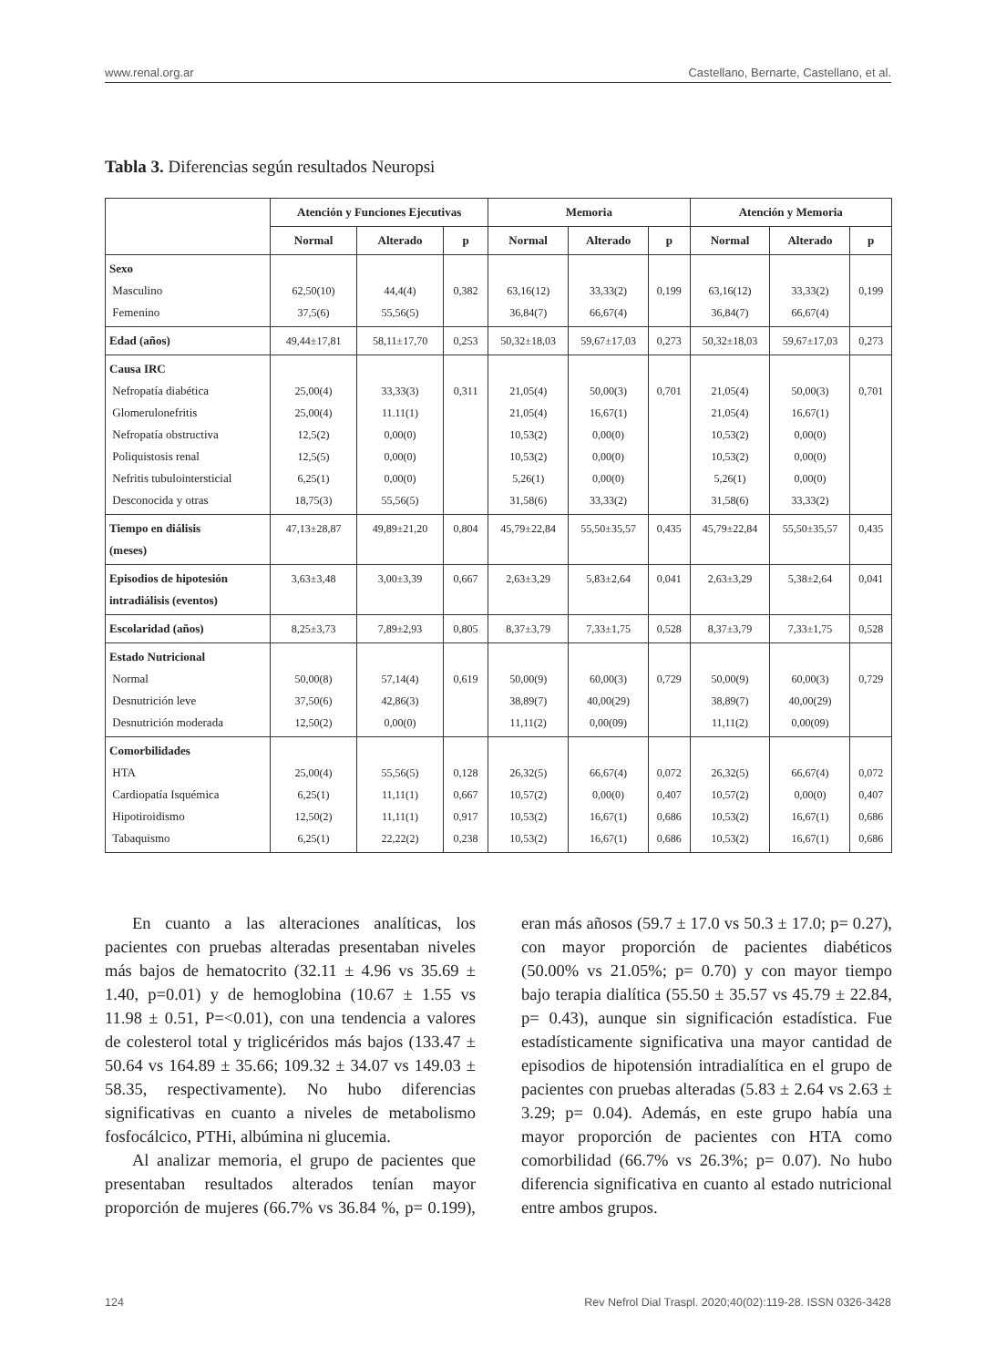www.renal.org.ar Castellano, Bernarte, Castellano, et al.
Tabla 3. Diferencias según resultados Neuropsi
| | Atención y Funciones Ejecutivas | | | Memoria | | | Atención y Memoria | | |
| --- | --- | --- | --- | --- | --- | --- | --- | --- | --- |
| | Normal | Alterado | p | Normal | Alterado | p | Normal | Alterado | p |
| Sexo Masculino Femenino | 62,50(10) 37,5(6) | 44,4(4) 55,56(5) | 0,382 | 63,16(12) 36,84(7) | 33,33(2) 66,67(4) | 0,199 | 63,16(12) 36,84(7) | 33,33(2) 66,67(4) | 0,199 |
| Edad (años) | 49,44±17,81 | 58,11±17,70 | 0,253 | 50,32±18,03 | 59,67±17,03 | 0,273 | 50,32±18,03 | 59,67±17,03 | 0,273 |
| Causa IRC Nefropatía diabética Glomerulonefritis Nefropatía obstructiva Poliquistosis renal Nefritis tubulointersticial Desconocida y otras | 25,00(4) 25,00(4) 12,5(2) 12,5(5) 6,25(1) 18,75(3) | 33,33(3) 11.11(1) 0,00(0) 0,00(0) 0,00(0) 55,56(5) | 0,311 | 21,05(4) 21,05(4) 10,53(2) 10,53(2) 5,26(1) 31,58(6) | 50,00(3) 16,67(1) 0,00(0) 0,00(0) 0,00(0) 33,33(2) | 0,701 | 21,05(4) 21,05(4) 10,53(2) 10,53(2) 5,26(1) 31,58(6) | 50,00(3) 16,67(1) 0,00(0) 0,00(0) 0,00(0) 33,33(2) | 0,701 |
| Tiempo en diálisis (meses) | 47,13±28,87 | 49,89±21,20 | 0,804 | 45,79±22,84 | 55,50±35,57 | 0,435 | 45,79±22,84 | 55,50±35,57 | 0,435 |
| Episodios de hipotesión intradiálisis (eventos) | 3,63±3,48 | 3,00±3,39 | 0,667 | 2,63±3,29 | 5,83±2,64 | 0,041 | 2,63±3,29 | 5,38±2,64 | 0,041 |
| Escolaridad (años) | 8,25±3,73 | 7,89±2,93 | 0,805 | 8,37±3,79 | 7,33±1,75 | 0,528 | 8,37±3,79 | 7,33±1,75 | 0,528 |
| Estado Nutricional Normal Desnutrición leve Desnutrición moderada | 50,00(8) 37,50(6) 12,50(2) | 57,14(4) 42,86(3) 0,00(0) | 0,619 | 50,00(9) 38,89(7) 11,11(2) | 60,00(3) 40,00(29) 0,00(09) | 0,729 | 50,00(9) 38,89(7) 11,11(2) | 60,00(3) 40,00(29) 0,00(09) | 0,729 |
| Comorbilidades HTA Cardiopatía Isquémica Hipotiroidismo Tabaquismo | 25,00(4) 6,25(1) 12,50(2) 6,25(1) | 55,56(5) 11,11(1) 11,11(1) 22,22(2) | 0,128 0,667 0,917 0,238 | 26,32(5) 10,57(2) 10,53(2) 10,53(2) | 66,67(4) 0,00(0) 16,67(1) 16,67(1) | 0,072 0,407 0,686 0,686 | 26,32(5) 10,57(2) 10,53(2) 10,53(2) | 66,67(4) 0,00(0) 16,67(1) 16,67(1) | 0,072 0,407 0,686 0,686 |
En cuanto a las alteraciones analíticas, los pacientes con pruebas alteradas presentaban niveles más bajos de hematocrito (32.11 ± 4.96 vs 35.69 ± 1.40, p=0.01) y de hemoglobina (10.67 ± 1.55 vs 11.98 ± 0.51, P=<0.01), con una tendencia a valores de colesterol total y triglicéridos más bajos (133.47 ± 50.64 vs 164.89 ± 35.66; 109.32 ± 34.07 vs 149.03 ± 58.35, respectivamente). No hubo diferencias significativas en cuanto a niveles de metabolismo fosfocálcico, PTHi, albúmina ni glucemia.
Al analizar memoria, el grupo de pacientes que presentaban resultados alterados tenían mayor proporción de mujeres (66.7% vs 36.84 %, p= 0.199), eran más añosos (59.7 ± 17.0 vs 50.3 ± 17.0; p= 0.27), con mayor proporción de pacientes diabéticos (50.00% vs 21.05%; p= 0.70) y con mayor tiempo bajo terapia dialítica (55.50 ± 35.57 vs 45.79 ± 22.84, p= 0.43), aunque sin significación estadística. Fue estadísticamente significativa una mayor cantidad de episodios de hipotensión intradialítica en el grupo de pacientes con pruebas alteradas (5.83 ± 2.64 vs 2.63 ± 3.29; p= 0.04). Además, en este grupo había una mayor proporción de pacientes con HTA como comorbilidad (66.7% vs 26.3%; p= 0.07). No hubo diferencia significativa en cuanto al estado nutricional entre ambos grupos.
124 Rev Nefrol Dial Traspl. 2020;40(02):119-28. ISSN 0326-3428